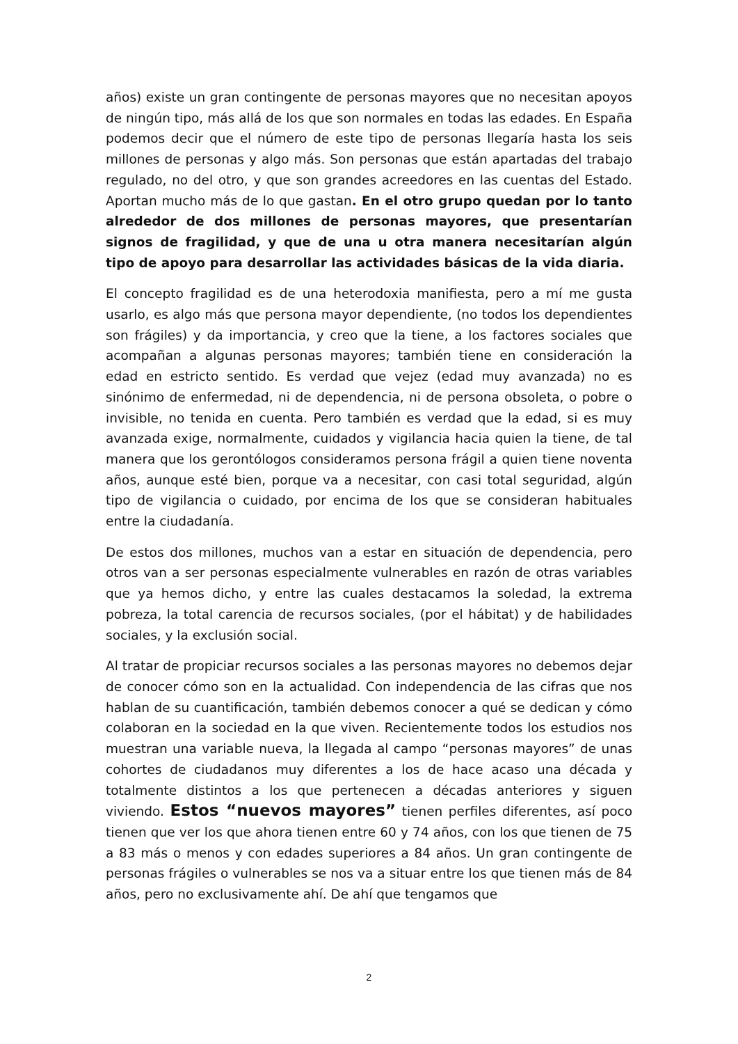años) existe un gran contingente de personas mayores que no necesitan apoyos de ningún tipo, más allá de los que son normales en todas las edades. En España podemos decir que el número de este tipo de personas llegaría hasta los seis millones de personas y algo más. Son personas que están apartadas del trabajo regulado, no del otro, y que son grandes acreedores en las cuentas del Estado. Aportan mucho más de lo que gastan. En el otro grupo quedan por lo tanto alrededor de dos millones de personas mayores, que presentarían signos de fragilidad, y que de una u otra manera necesitarían algún tipo de apoyo para desarrollar las actividades básicas de la vida diaria.
El concepto fragilidad es de una heterodoxia manifiesta, pero a mí me gusta usarlo, es algo más que persona mayor dependiente, (no todos los dependientes son frágiles) y da importancia, y creo que la tiene, a los factores sociales que acompañan a algunas personas mayores; también tiene en consideración la edad en estricto sentido. Es verdad que vejez (edad muy avanzada) no es sinónimo de enfermedad, ni de dependencia, ni de persona obsoleta, o pobre o invisible, no tenida en cuenta. Pero también es verdad que la edad, si es muy avanzada exige, normalmente, cuidados y vigilancia hacia quien la tiene, de tal manera que los gerontólogos consideramos persona frágil a quien tiene noventa años, aunque esté bien, porque va a necesitar, con casi total seguridad, algún tipo de vigilancia o cuidado, por encima de los que se consideran habituales entre la ciudadanía.
De estos dos millones, muchos van a estar en situación de dependencia, pero otros van a ser personas especialmente vulnerables en razón de otras variables que ya hemos dicho, y entre las cuales destacamos la soledad, la extrema pobreza, la total carencia de recursos sociales, (por el hábitat) y de habilidades sociales, y la exclusión social.
Al tratar de propiciar recursos sociales a las personas mayores no debemos dejar de conocer cómo son en la actualidad. Con independencia de las cifras que nos hablan de su cuantificación, también debemos conocer a qué se dedican y cómo colaboran en la sociedad en la que viven. Recientemente todos los estudios nos muestran una variable nueva, la llegada al campo “personas mayores” de unas cohortes de ciudadanos muy diferentes a los de hace acaso una década y totalmente distintos a los que pertenecen a décadas anteriores y siguen viviendo. Estos “nuevos mayores” tienen perfiles diferentes, así poco tienen que ver los que ahora tienen entre 60 y 74 años, con los que tienen de 75 a 83 más o menos y con edades superiores a 84 años. Un gran contingente de personas frágiles o vulnerables se nos va a situar entre los que tienen más de 84 años, pero no exclusivamente ahí. De ahí que tengamos que
2